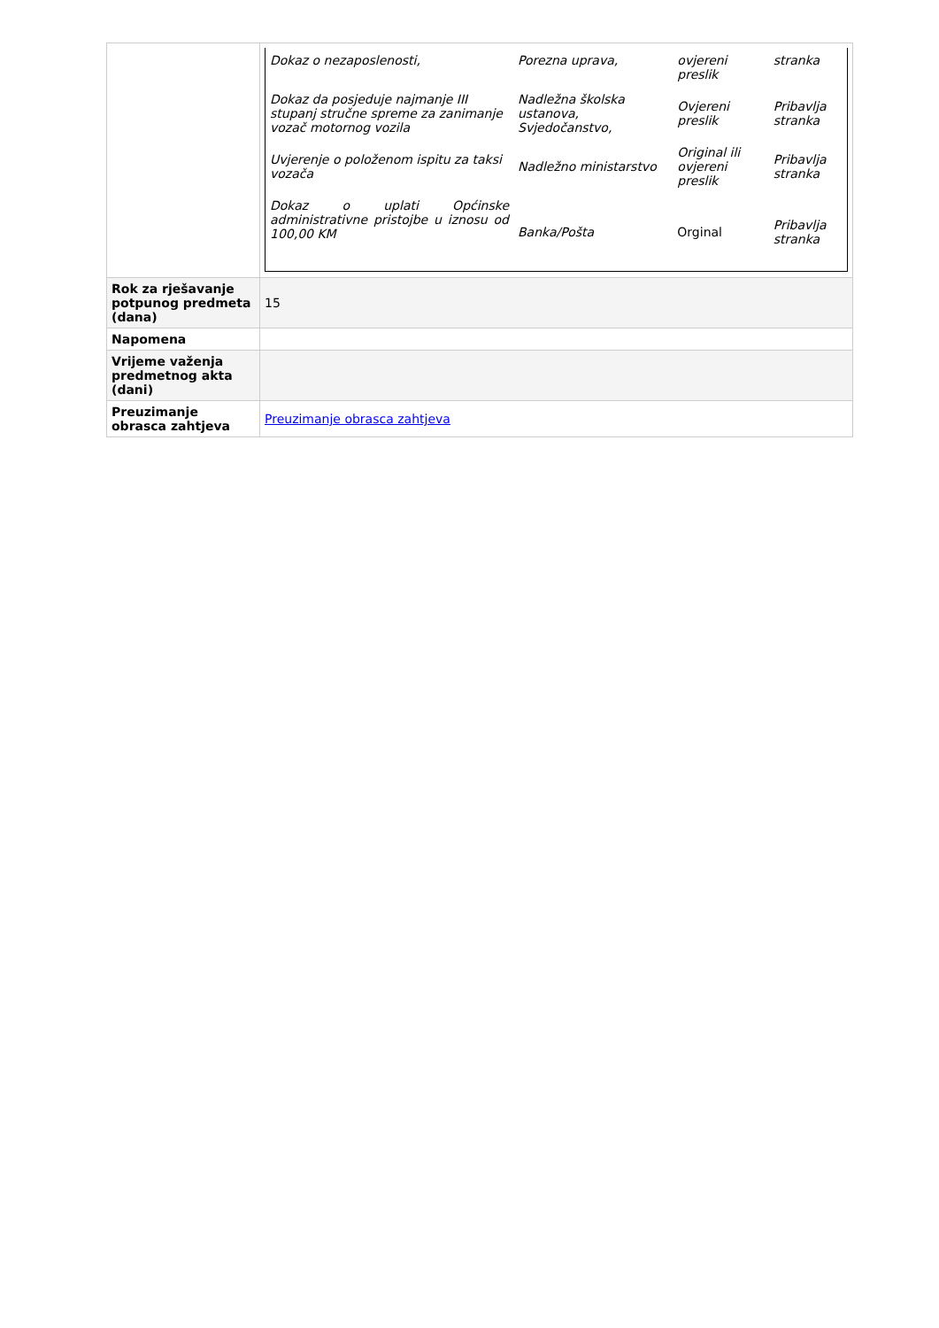| | / Dokaz o nezaposlenosti, / Porezna uprava, / ovjereni preslik / stranka / / Dokaz da posjeduje najmanje III stupanj stručne spreme za zanimanje vozač motornog vozila / Nadležna školska ustanova, Svjedočanstvo, / Ovjereni preslik / Pribavlja stranka / / Uvjerenje o položenom ispitu za taksi vozača / Nadležno ministarstvo / Original ili ovjereni preslik / Pribavlja stranka / / Dokaz o uplati Općinske administrativne pristojbe u iznosu od 100,00 KM / Banka/Pošta / Orginal / Pribavlja stranka / |
| Rok za rješavanje potpunog predmeta (dana) | 15 |
| Napomena | |
| Vrijeme važenja predmetnog akta (dani) | |
| Preuzimanje obrasca zahtjeva | Preuzimanje obrasca zahtjeva |